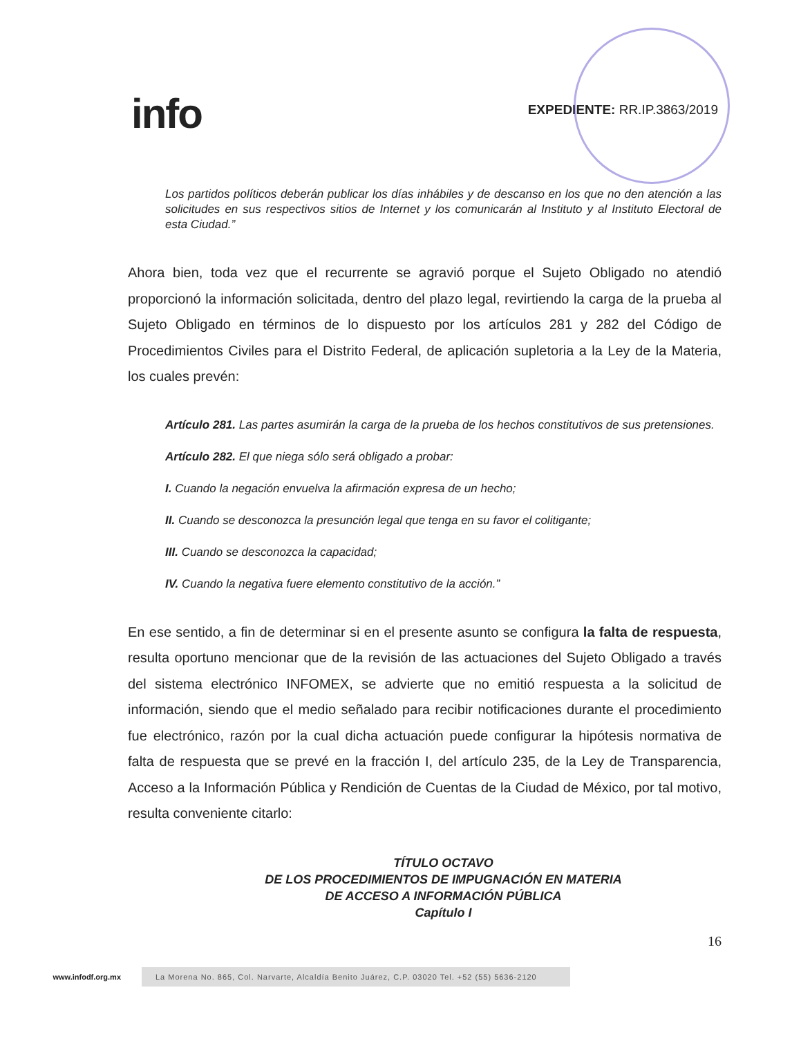info
EXPEDIENTE: RR.IP.3863/2019
Los partidos políticos deberán publicar los días inhábiles y de descanso en los que no den atención a las solicitudes en sus respectivos sitios de Internet y los comunicarán al Instituto y al Instituto Electoral de esta Ciudad.”
Ahora bien, toda vez que el recurrente se agravió porque el Sujeto Obligado no atendió proporcionó la información solicitada, dentro del plazo legal, revirtiendo la carga de la prueba al Sujeto Obligado en términos de lo dispuesto por los artículos 281 y 282 del Código de Procedimientos Civiles para el Distrito Federal, de aplicación supletoria a la Ley de la Materia, los cuales prevén:
Artículo 281. Las partes asumirán la carga de la prueba de los hechos constitutivos de sus pretensiones.
Artículo 282. El que niega sólo será obligado a probar:
I. Cuando la negación envuelva la afirmación expresa de un hecho;
II. Cuando se desconozca la presunción legal que tenga en su favor el colitigante;
III. Cuando se desconozca la capacidad;
IV. Cuando la negativa fuere elemento constitutivo de la acción.”
En ese sentido, a fin de determinar si en el presente asunto se configura la falta de respuesta, resulta oportuno mencionar que de la revisión de las actuaciones del Sujeto Obligado a través del sistema electrónico INFOMEX, se advierte que no emitió respuesta a la solicitud de información, siendo que el medio señalado para recibir notificaciones durante el procedimiento fue electrónico, razón por la cual dicha actuación puede configurar la hipótesis normativa de falta de respuesta que se prevé en la fracción I, del artículo 235, de la Ley de Transparencia, Acceso a la Información Pública y Rendición de Cuentas de la Ciudad de México, por tal motivo, resulta conveniente citarlo:
TÍTULO OCTAVO
DE LOS PROCEDIMIENTOS DE IMPUGNACIÓN EN MATERIA
DE ACCESO A INFORMACIÓN PÚBLICA
Capítulo I
16
www.infodf.org.mx
La Morena No. 865, Col. Narvarte, Alcaldía Benito Juárez, C.P. 03020 Tel. +52 (55) 5636-2120